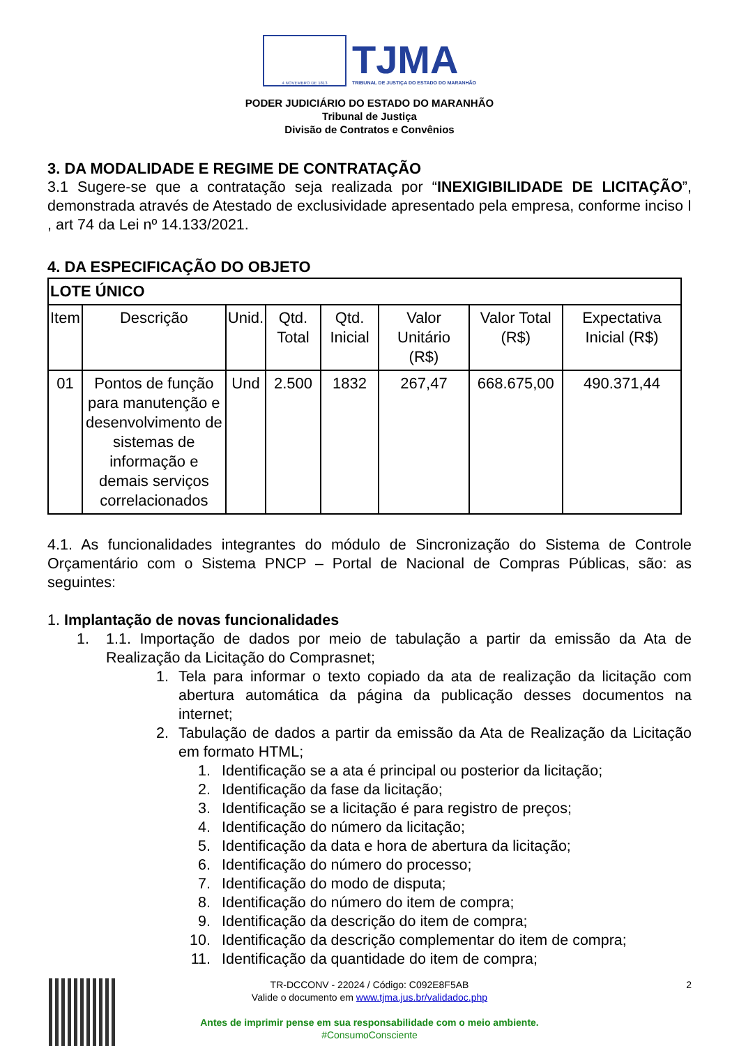4 NOVEMBRO DE 1813
TJMA
TRIBUNAL DE JUSTIÇA DO ESTADO DO MARANHÃO
PODER JUDICIÁRIO DO ESTADO DO MARANHÃO
Tribunal de Justiça
Divisão de Contratos e Convênios
3. DA MODALIDADE E REGIME DE CONTRATAÇÃO
3.1 Sugere-se que a contratação seja realizada por “INEXIGIBILIDADE DE LICITAÇÃO”, demonstrada através de Atestado de exclusividade apresentado pela empresa, conforme inciso I , art 74 da Lei nº 14.133/2021.
4. DA ESPECIFICAÇÃO DO OBJETO
| LOTE ÚNICO | | | | | | | |
| --- | --- | --- | --- | --- | --- | --- | --- |
| Item | Descrição | Unid. | Qtd. Total | Qtd. Inicial | Valor Unitário (R$) | Valor Total (R$) | Expectativa Inicial (R$) |
| 01 | Pontos de função para manutenção e desenvolvimento de sistemas de informação e demais serviços correlacionados | Und | 2.500 | 1832 | 267,47 | 668.675,00 | 490.371,44 |
4.1. As funcionalidades integrantes do módulo de Sincronização do Sistema de Controle Orçamentário com o Sistema PNCP – Portal de Nacional de Compras Públicas, são: as seguintes:
1. Implantação de novas funcionalidades
1. 1.1. Importação de dados por meio de tabulação a partir da emissão da Ata de Realização da Licitação do Comprasnet;
1. Tela para informar o texto copiado da ata de realização da licitação com abertura automática da página da publicação desses documentos na internet;
2. Tabulação de dados a partir da emissão da Ata de Realização da Licitação em formato HTML;
1. Identificação se a ata é principal ou posterior da licitação;
2. Identificação da fase da licitação;
3. Identificação se a licitação é para registro de preços;
4. Identificação do número da licitação;
5. Identificação da data e hora de abertura da licitação;
6. Identificação do número do processo;
7. Identificação do modo de disputa;
8. Identificação do número do item de compra;
9. Identificação da descrição do item de compra;
10. Identificação da descrição complementar do item de compra;
11. Identificação da quantidade do item de compra;
2
TR-DCCONV - 22024 / Código: C092E8F5AB
Valide o documento em www.tjma.jus.br/validadoc.php
Antes de imprimir pense em sua responsabilidade com o meio ambiente.
#ConsumoConsciente